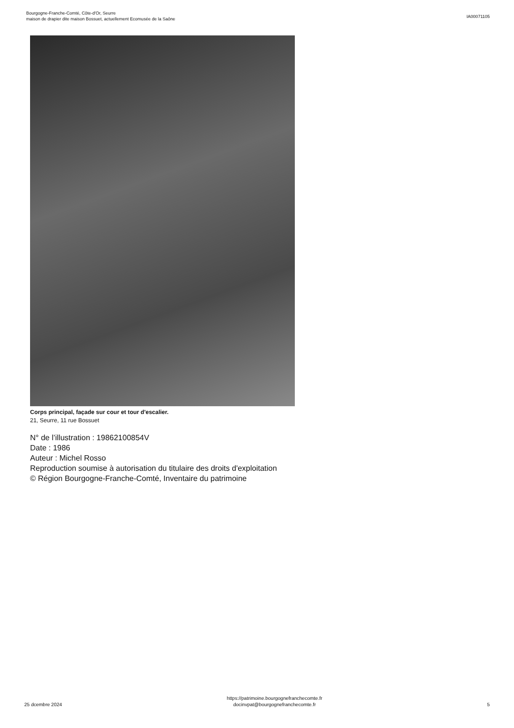Bourgogne-Franche-Comté, Côte-d'Or, Seurre
maison de drapier dite maison Bossuet, actuellement Ecomusée de la Saône
IA00071105
Corps principal, façade sur cour et tour d'escalier.
21, Seurre, 11 rue Bossuet
N° de l’illustration : 19862100854V
Date : 1986
Auteur : Michel Rosso
Reproduction soumise à autorisation du titulaire des droits d'exploitation
© Région Bourgogne-Franche-Comté, Inventaire du patrimoine
25 dcembre 2024
https://patrimoine.bourgognefranchecomte.fr
docinvpat@bourgognefranchecomte.fr
5